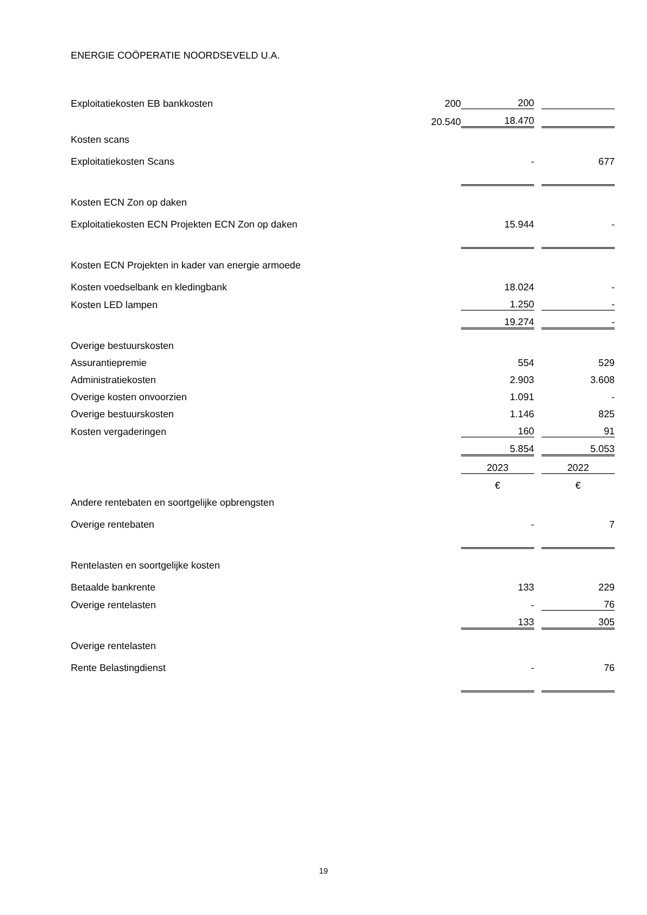ENERGIE COÖPERATIE NOORDSEVELD U.A.
| Exploitatiekosten EB bankkosten | 200 | 200 | | |
| | 20.540 | 18.470 | | |
| Kosten scans | | | | |
| Exploitatiekosten Scans | | - | | 677 |
| Kosten ECN Zon op daken | | | | |
| Exploitatiekosten ECN Projekten ECN Zon op daken | | 15.944 | | - |
| Kosten ECN Projekten in kader van energie armoede | | | | |
| Kosten voedselbank en kledingbank | | 18.024 | | - |
| Kosten LED lampen | | 1.250 | | - |
| | | 19.274 | | - |
| Overige bestuurskosten | | | | |
| Assurantiepremie | | 554 | | 529 |
| Administratiekosten | | 2.903 | | 3.608 |
| Overige kosten onvoorzien | | 1.091 | | - |
| Overige bestuurskosten | | 1.146 | | 825 |
| Kosten vergaderingen | | 160 | | 91 |
| | | 5.854 | | 5.053 |
| | | 2023 | | 2022 |
| | | € | | € |
| Andere rentebaten en soortgelijke opbrengsten | | | | |
| Overige rentebaten | | - | | 7 |
| Rentelasten en soortgelijke kosten | | | | |
| Betaalde bankrente | | 133 | | 229 |
| Overige rentelasten | | - | | 76 |
| | | 133 | | 305 |
| Overige rentelasten | | | | |
| Rente Belastingdienst | | - | | 76 |
19